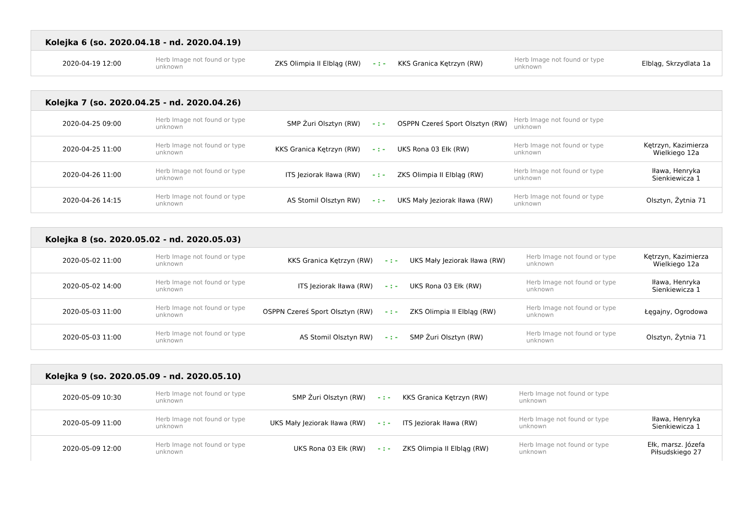Kolejka 6 (so. 2020.04.18 - nd. 2020.04.19)
| 2020-04-19 12:00 | Herb Image not found or type unknown | ZKS Olimpia II Elbląg (RW) | - : - | KKS Granica Kętrzyn (RW) | Herb Image not found or type unknown | Elbląg, Skrzydlata 1a |
Kolejka 7 (so. 2020.04.25 - nd. 2020.04.26)
| 2020-04-25 09:00 | Herb Image not found or type unknown | SMP Żuri Olsztyn (RW) | - : - | OSPPN Czereś Sport Olsztyn (RW) | Herb Image not found or type unknown | |
| 2020-04-25 11:00 | Herb Image not found or type unknown | KKS Granica Kętrzyn (RW) | - : - | UKS Rona 03 Ełk (RW) | Herb Image not found or type unknown | Kętrzyn, Kazimierza Wielkiego 12a |
| 2020-04-26 11:00 | Herb Image not found or type unknown | ITS Jeziorak Iława (RW) | - : - | ZKS Olimpia II Elbląg (RW) | Herb Image not found or type unknown | Iława, Henryka Sienkiewicza 1 |
| 2020-04-26 14:15 | Herb Image not found or type unknown | AS Stomil Olsztyn RW) | - : - | UKS Mały Jeziorak Iława (RW) | Herb Image not found or type unknown | Olsztyn, Żytnia 71 |
Kolejka 8 (so. 2020.05.02 - nd. 2020.05.03)
| 2020-05-02 11:00 | Herb Image not found or type unknown | KKS Granica Kętrzyn (RW) | - : - | UKS Mały Jeziorak Iława (RW) | Herb Image not found or type unknown | Kętrzyn, Kazimierza Wielkiego 12a |
| 2020-05-02 14:00 | Herb Image not found or type unknown | ITS Jeziorak Iława (RW) | - : - | UKS Rona 03 Ełk (RW) | Herb Image not found or type unknown | Iława, Henryka Sienkiewicza 1 |
| 2020-05-03 11:00 | Herb Image not found or type unknown | OSPPN Czereś Sport Olsztyn (RW) | - : - | ZKS Olimpia II Elbląg (RW) | Herb Image not found or type unknown | Łęgajny, Ogrodowa |
| 2020-05-03 11:00 | Herb Image not found or type unknown | AS Stomil Olsztyn RW) | - : - | SMP Żuri Olsztyn (RW) | Herb Image not found or type unknown | Olsztyn, Żytnia 71 |
Kolejka 9 (so. 2020.05.09 - nd. 2020.05.10)
| 2020-05-09 10:30 | Herb Image not found or type unknown | SMP Żuri Olsztyn (RW) | - : - | KKS Granica Kętrzyn (RW) | Herb Image not found or type unknown | |
| 2020-05-09 11:00 | Herb Image not found or type unknown | UKS Mały Jeziorak Iława (RW) | - : - | ITS Jeziorak Iława (RW) | Herb Image not found or type unknown | Iława, Henryka Sienkiewicza 1 |
| 2020-05-09 12:00 | Herb Image not found or type unknown | UKS Rona 03 Ełk (RW) | - : - | ZKS Olimpia II Elbląg (RW) | Herb Image not found or type unknown | Ełk, marsz. Józefa Piłsudskiego 27 |